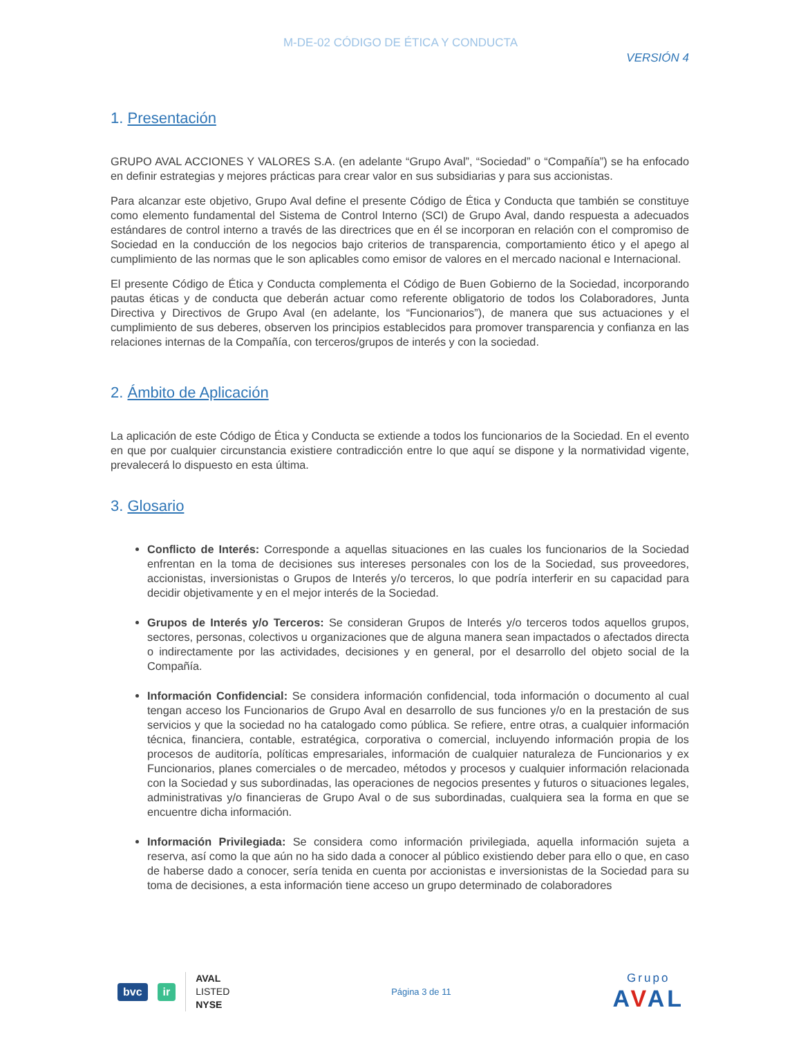M-DE-02 CÓDIGO DE ÉTICA Y CONDUCTA
VERSIÓN 4
1. Presentación
GRUPO AVAL ACCIONES Y VALORES S.A. (en adelante “Grupo Aval”, “Sociedad” o “Compañía”) se ha enfocado en definir estrategias y mejores prácticas para crear valor en sus subsidiarias y para sus accionistas.
Para alcanzar este objetivo, Grupo Aval define el presente Código de Ética y Conducta que también se constituye como elemento fundamental del Sistema de Control Interno (SCI) de Grupo Aval, dando respuesta a adecuados estándares de control interno a través de las directrices que en él se incorporan en relación con el compromiso de Sociedad en la conducción de los negocios bajo criterios de transparencia, comportamiento ético y el apego al cumplimiento de las normas que le son aplicables como emisor de valores en el mercado nacional e Internacional.
El presente Código de Ética y Conducta complementa el Código de Buen Gobierno de la Sociedad, incorporando pautas éticas y de conducta que deberán actuar como referente obligatorio de todos los Colaboradores, Junta Directiva y Directivos de Grupo Aval (en adelante, los “Funcionarios”), de manera que sus actuaciones y el cumplimiento de sus deberes, observen los principios establecidos para promover transparencia y confianza en las relaciones internas de la Compañía, con terceros/grupos de interés y con la sociedad.
2. Ámbito de Aplicación
La aplicación de este Código de Ética y Conducta se extiende a todos los funcionarios de la Sociedad. En el evento en que por cualquier circunstancia existiere contradicción entre lo que aquí se dispone y la normatividad vigente, prevalecerá lo dispuesto en esta última.
3. Glosario
Conflicto de Interés: Corresponde a aquellas situaciones en las cuales los funcionarios de la Sociedad enfrentan en la toma de decisiones sus intereses personales con los de la Sociedad, sus proveedores, accionistas, inversionistas o Grupos de Interés y/o terceros, lo que podría interferir en su capacidad para decidir objetivamente y en el mejor interés de la Sociedad.
Grupos de Interés y/o Terceros: Se consideran Grupos de Interés y/o terceros todos aquellos grupos, sectores, personas, colectivos u organizaciones que de alguna manera sean impactados o afectados directa o indirectamente por las actividades, decisiones y en general, por el desarrollo del objeto social de la Compañía.
Información Confidencial: Se considera información confidencial, toda información o documento al cual tengan acceso los Funcionarios de Grupo Aval en desarrollo de sus funciones y/o en la prestación de sus servicios y que la sociedad no ha catalogado como pública. Se refiere, entre otras, a cualquier información técnica, financiera, contable, estratégica, corporativa o comercial, incluyendo información propia de los procesos de auditoría, políticas empresariales, información de cualquier naturaleza de Funcionarios y ex Funcionarios, planes comerciales o de mercadeo, métodos y procesos y cualquier información relacionada con la Sociedad y sus subordinadas, las operaciones de negocios presentes y futuros o situaciones legales, administrativas y/o financieras de Grupo Aval o de sus subordinadas, cualquiera sea la forma en que se encuentre dicha información.
Información Privilegiada: Se considera como información privilegiada, aquella información sujeta a reserva, así como la que aún no ha sido dada a conocer al público existiendo deber para ello o que, en caso de haberse dado a conocer, sería tenida en cuenta por accionistas e inversionistas de la Sociedad para su toma de decisiones, a esta información tiene acceso un grupo determinado de colaboradores
bvc ir
AVAL
LISTED
NYSE
Página 3 de 11
Grupo
AVAL